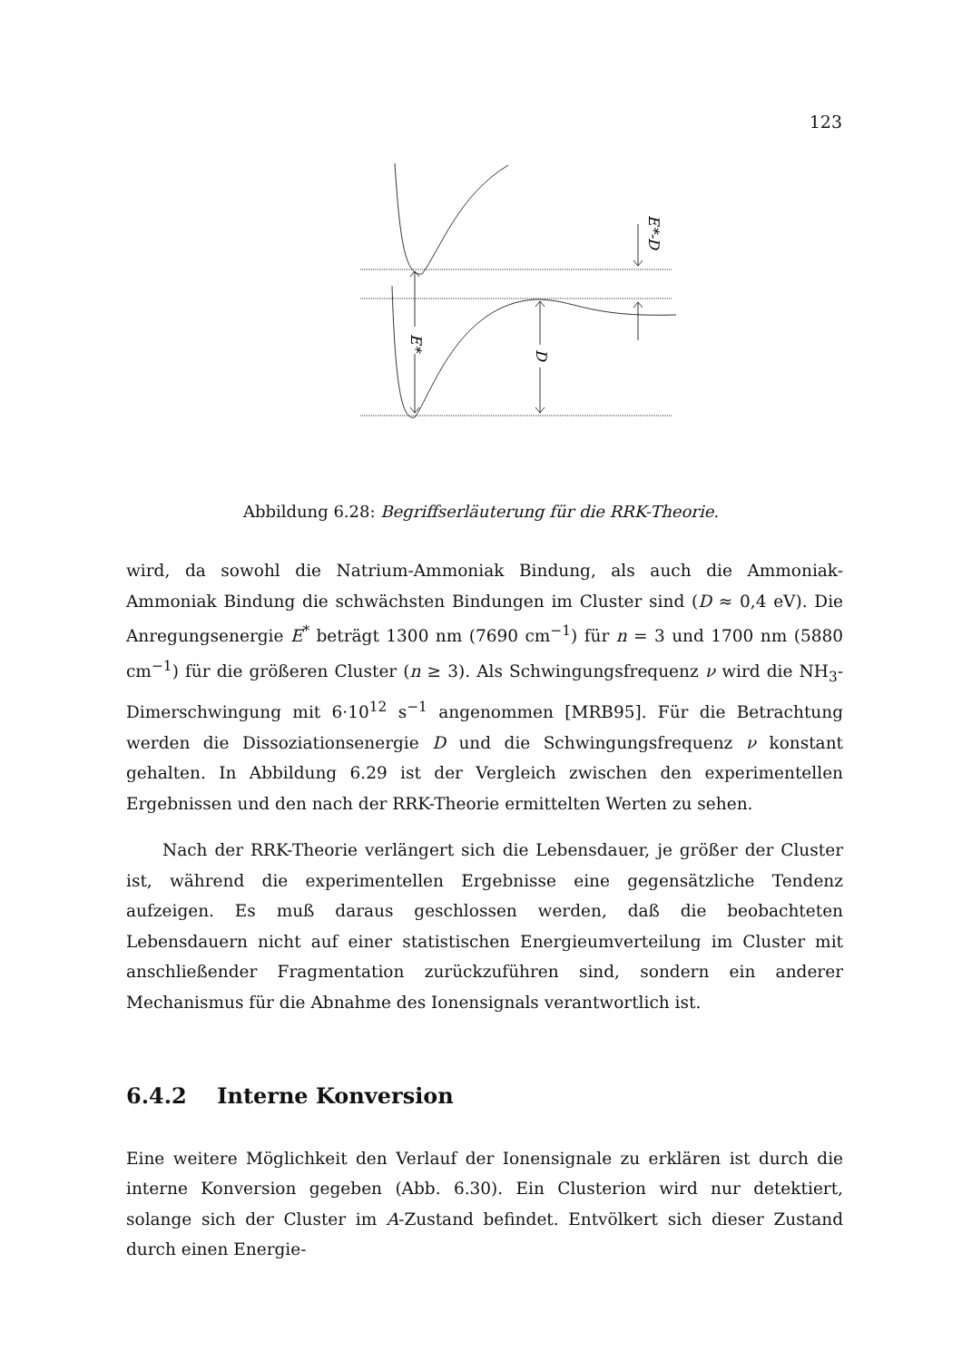123
E*
D
E*-D
Abbildung 6.28: Begriffserläuterung für die RRK-Theorie.
wird, da sowohl die Natrium-Ammoniak Bindung, als auch die Ammoniak-Ammoniak Bindung die schwächsten Bindungen im Cluster sind (D ≈ 0,4 eV). Die Anregungsenergie E<sup>*</sup> beträgt 1300 nm (7690 cm<sup>−1</sup>) für n = 3 und 1700 nm (5880 cm<sup>−1</sup>) für die größeren Cluster (n ≥ 3). Als Schwingungsfrequenz ν wird die NH<sub>3</sub>-Dimerschwingung mit 6·10<sup>12</sup> s<sup>−1</sup> angenommen [MRB95]. Für die Betrachtung werden die Dissoziationsenergie D und die Schwingungsfrequenz ν konstant gehalten. In Abbildung 6.29 ist der Vergleich zwischen den experimentellen Ergebnissen und den nach der RRK-Theorie ermittelten Werten zu sehen.
Nach der RRK-Theorie verlängert sich die Lebensdauer, je größer der Cluster ist, während die experimentellen Ergebnisse eine gegensätzliche Tendenz aufzeigen. Es muß daraus geschlossen werden, daß die beobachteten Lebensdauern nicht auf einer statistischen Energieumverteilung im Cluster mit anschließender Fragmentation zurückzuführen sind, sondern ein anderer Mechanismus für die Abnahme des Ionensignals verantwortlich ist.
6.4.2 Interne Konversion
Eine weitere Möglichkeit den Verlauf der Ionensignale zu erklären ist durch die interne Konversion gegeben (Abb. 6.30). Ein Clusterion wird nur detektiert, solange sich der Cluster im A-Zustand befindet. Entvölkert sich dieser Zustand durch einen Energie-